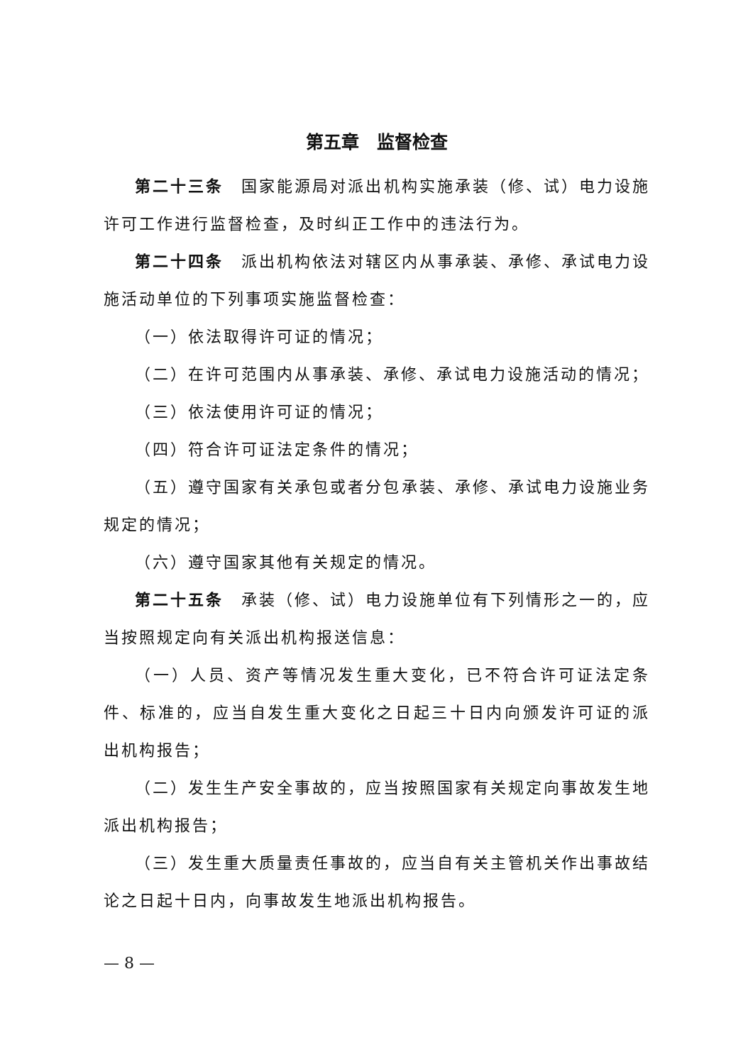第五章　监督检查
第二十三条　国家能源局对派出机构实施承装（修、试）电力设施许可工作进行监督检查，及时纠正工作中的违法行为。
第二十四条　派出机构依法对辖区内从事承装、承修、承试电力设施活动单位的下列事项实施监督检查：
（一）依法取得许可证的情况；
（二）在许可范围内从事承装、承修、承试电力设施活动的情况；
（三）依法使用许可证的情况；
（四）符合许可证法定条件的情况；
（五）遵守国家有关承包或者分包承装、承修、承试电力设施业务规定的情况；
（六）遵守国家其他有关规定的情况。
第二十五条　承装（修、试）电力设施单位有下列情形之一的，应当按照规定向有关派出机构报送信息：
（一）人员、资产等情况发生重大变化，已不符合许可证法定条件、标准的，应当自发生重大变化之日起三十日内向颁发许可证的派出机构报告；
（二）发生生产安全事故的，应当按照国家有关规定向事故发生地派出机构报告；
（三）发生重大质量责任事故的，应当自有关主管机关作出事故结论之日起十日内，向事故发生地派出机构报告。
— 8 —